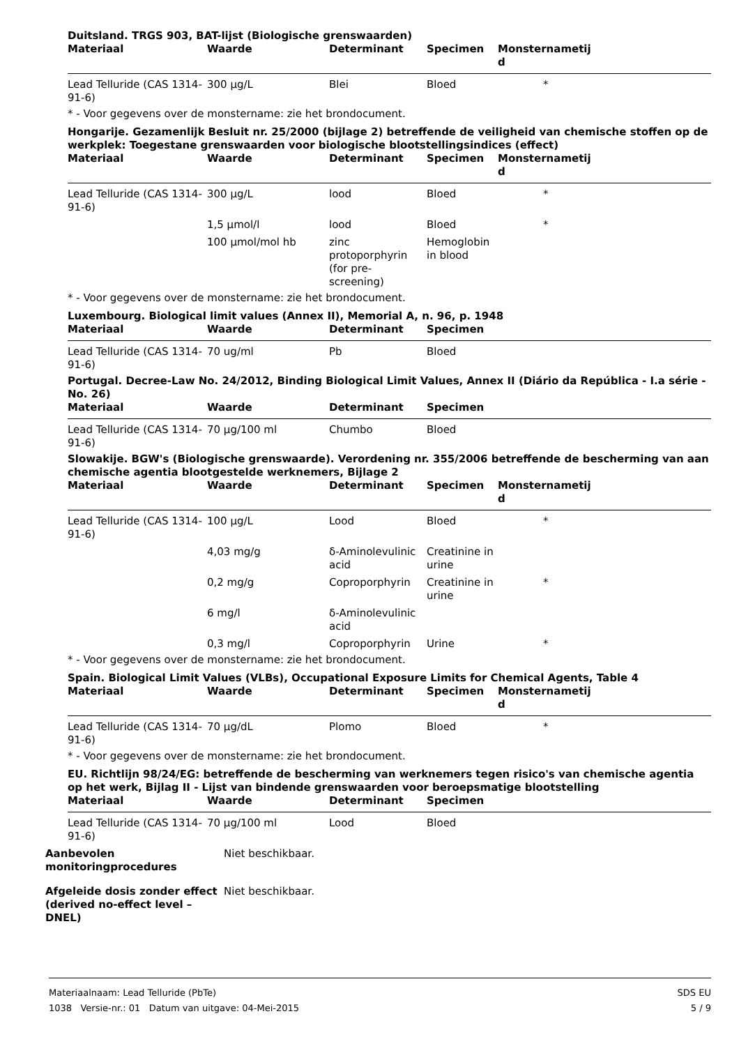Duitsland. TRGS 903, BAT-lijst (Biologische grenswaarden)
| Materiaal | Waarde | Determinant | Specimen | Monsternametij d | |
| --- | --- | --- | --- | --- | --- |
| Lead Telluride (CAS 1314-91-6) | 300 µg/L | Blei | Bloed | * | |
* - Voor gegevens over de monstername: zie het brondocument.
Hongarije. Gezamenlijk Besluit nr. 25/2000 (bijlage 2) betreffende de veiligheid van chemische stoffen op de werkplek: Toegestane grenswaarden voor biologische blootstellingsindices (effect)
| Materiaal | Waarde | Determinant | Specimen | Monsternametij d | |
| --- | --- | --- | --- | --- | --- |
| Lead Telluride (CAS 1314-91-6) | 300 µg/L | lood | Bloed | * | |
| | 1,5 µmol/l | lood | Bloed | * | |
| | 100 µmol/mol hb | zinc protoporphyrin (for pre-screening) | Hemoglobin in blood | | |
* - Voor gegevens over de monstername: zie het brondocument.
Luxembourg. Biological limit values (Annex II), Memorial A, n. 96, p. 1948
| Materiaal | Waarde | Determinant | Specimen | |
| --- | --- | --- | --- | --- |
| Lead Telluride (CAS 1314-91-6) | 70 ug/ml | Pb | Bloed | |
Portugal. Decree-Law No. 24/2012, Binding Biological Limit Values, Annex II (Diário da República - I.a série - No. 26)
| Materiaal | Waarde | Determinant | Specimen | |
| --- | --- | --- | --- | --- |
| Lead Telluride (CAS 1314-91-6) | 70 µg/100 ml | Chumbo | Bloed | |
Slowakije. BGW's (Biologische grenswaarde). Verordening nr. 355/2006 betreffende de bescherming van aan chemische agentia blootgestelde werknemers, Bijlage 2
| Materiaal | Waarde | Determinant | Specimen | Monsternametij d | |
| --- | --- | --- | --- | --- | --- |
| Lead Telluride (CAS 1314-91-6) | 100 µg/L | Lood | Bloed | * | |
| | 4,03 mg/g | δ-Aminolevulinic acid | Creatinine in urine | | |
| | 0,2 mg/g | Coproporphyrin | Creatinine in urine | * | |
| | 6 mg/l | δ-Aminolevulinic acid | | | |
| | 0,3 mg/l | Coproporphyrin | Urine | * | |
* - Voor gegevens over de monstername: zie het brondocument.
Spain. Biological Limit Values (VLBs), Occupational Exposure Limits for Chemical Agents, Table 4
| Materiaal | Waarde | Determinant | Specimen | Monsternametij d | |
| --- | --- | --- | --- | --- | --- |
| Lead Telluride (CAS 1314-91-6) | 70 µg/dL | Plomo | Bloed | * | |
* - Voor gegevens over de monstername: zie het brondocument.
EU. Richtlijn 98/24/EG: betreffende de bescherming van werknemers tegen risico's van chemische agentia op het werk, Bijlag II - Lijst van bindende grenswaarden voor beroepsmatige blootstelling
| Materiaal | Waarde | Determinant | Specimen | |
| --- | --- | --- | --- | --- |
| Lead Telluride (CAS 1314-91-6) | 70 µg/100 ml | Lood | Bloed | |
Aanbevolen monitoringprocedures Niet beschikbaar.
Afgeleide dosis zonder effect (derived no-effect level – DNEL) Niet beschikbaar.
Materiaalnaam: Lead Telluride (PbTe)
1038 Versie-nr.: 01 Datum van uitgave: 04-Mei-2015
SDS EU
5 / 9